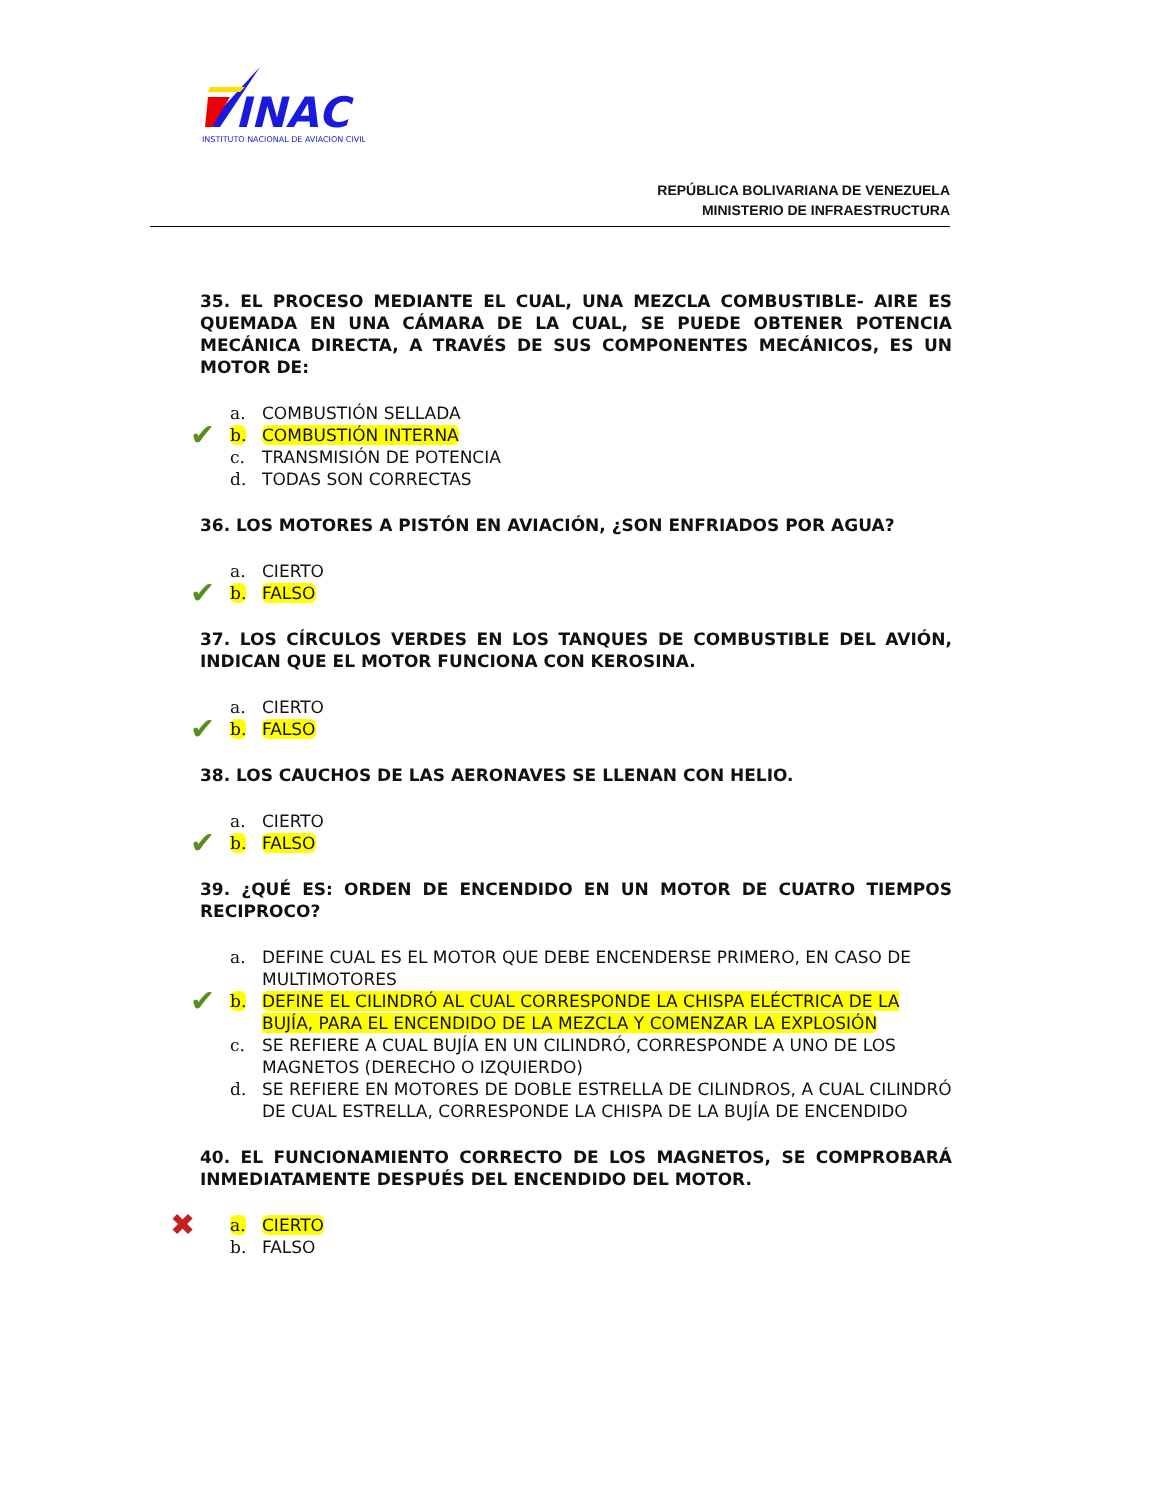INAC
INSTITUTO NACIONAL DE AVIACION CIVIL
REPÚBLICA BOLIVARIANA DE VENEZUELA
MINISTERIO DE INFRAESTRUCTURA
35. EL PROCESO MEDIANTE EL CUAL, UNA MEZCLA COMBUSTIBLE- AIRE ES QUEMADA EN UNA CÁMARA DE LA CUAL, SE PUEDE OBTENER POTENCIA MECÁNICA DIRECTA, A TRAVÉS DE SUS COMPONENTES MECÁNICOS, ES UN MOTOR DE:
a. COMBUSTIÓN SELLADA
✔ b. COMBUSTIÓN INTERNA
c. TRANSMISIÓN DE POTENCIA
d. TODAS SON CORRECTAS
36. LOS MOTORES A PISTÓN EN AVIACIÓN, ¿SON ENFRIADOS POR AGUA?
a. CIERTO
✔ b. FALSO
37. LOS CÍRCULOS VERDES EN LOS TANQUES DE COMBUSTIBLE DEL AVIÓN, INDICAN QUE EL MOTOR FUNCIONA CON KEROSINA.
a. CIERTO
✔ b. FALSO
38. LOS CAUCHOS DE LAS AERONAVES SE LLENAN CON HELIO.
a. CIERTO
✔ b. FALSO
39. ¿QUÉ ES: ORDEN DE ENCENDIDO EN UN MOTOR DE CUATRO TIEMPOS RECIPROCO?
a. DEFINE CUAL ES EL MOTOR QUE DEBE ENCENDERSE PRIMERO, EN CASO DE MULTIMOTORES
✔ b. DEFINE EL CILINDRÓ AL CUAL CORRESPONDE LA CHISPA ELÉCTRICA DE LA BUJÍA, PARA EL ENCENDIDO DE LA MEZCLA Y COMENZAR LA EXPLOSIÓN
c. SE REFIERE A CUAL BUJÍA EN UN CILINDRÓ, CORRESPONDE A UNO DE LOS MAGNETOS (DERECHO O IZQUIERDO)
d. SE REFIERE EN MOTORES DE DOBLE ESTRELLA DE CILINDROS, A CUAL CILINDRÓ DE CUAL ESTRELLA, CORRESPONDE LA CHISPA DE LA BUJÍA DE ENCENDIDO
40. EL FUNCIONAMIENTO CORRECTO DE LOS MAGNETOS, SE COMPROBARÁ INMEDIATAMENTE DESPUÉS DEL ENCENDIDO DEL MOTOR.
✖ a. CIERTO
b. FALSO